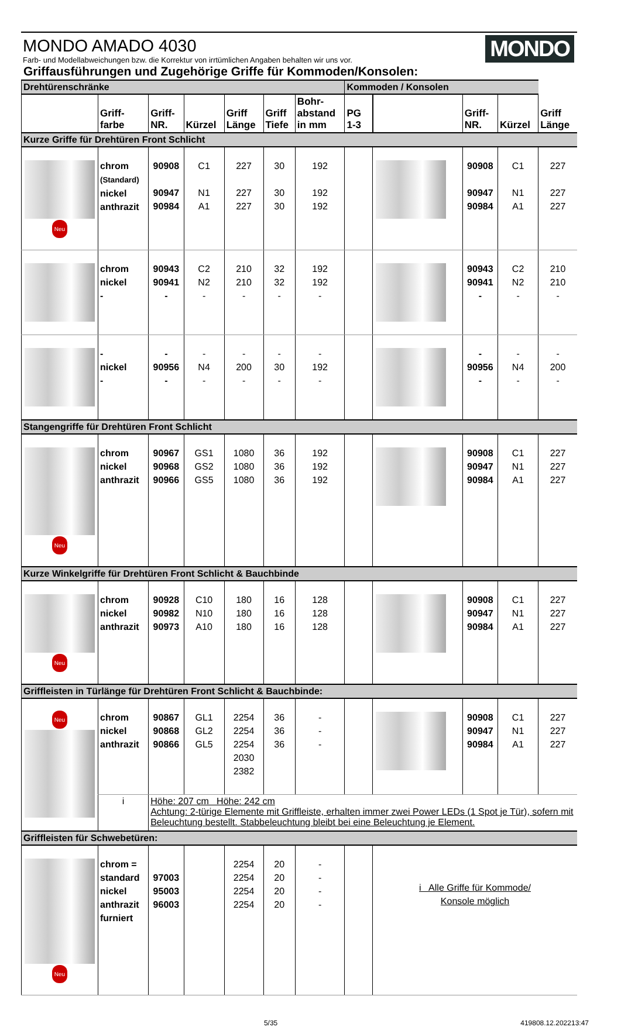MONDO
MONDO AMADO 4030
Farb- und Modellabweichungen bzw. die Korrektur von irrtümlichen Angaben behalten wir uns vor.
Griffausführungen und Zugehörige Griffe für Kommoden/Konsolen:
| Drehtürenschränke | | | | | | | Kommoden / Konsolen | | | | |
| | Griff- farbe | Griff- NR. | Kürzel | Griff Länge | Griff Tiefe | Bohr- abstand in mm | PG 1-3 | | Griff- NR. | Kürzel | Griff Länge |
| Kurze Griffe für Drehtüren Front Schlicht | | | | | | | | | | | |
| Neu | chrom (Standard) nickel anthrazit | 90908 90947 90984 | C1 N1 A1 | 227 227 227 | 30 30 30 | 192 192 192 | | | 90908 90947 90984 | C1 N1 A1 | 227 227 227 |
| | chrom nickel - | 90943 90941 - | C2 N2 - | 210 210 - | 32 32 - | 192 192 - | | | 90943 90941 - | C2 N2 - | 210 210 - |
| | - nickel - | - 90956 - | - N4 - | - 200 - | - 30 - | - 192 - | | | - 90956 - | - N4 - | - 200 - |
| Stangengriffe für Drehtüren Front Schlicht | | | | | | | | | | | |
| Neu | chrom nickel anthrazit | 90967 90968 90966 | GS1 GS2 GS5 | 1080 1080 1080 | 36 36 36 | 192 192 192 | | | 90908 90947 90984 | C1 N1 A1 | 227 227 227 |
| Kurze Winkelgriffe für Drehtüren Front Schlicht & Bauchbinde | | | | | | | | | | | |
| Neu | chrom nickel anthrazit | 90928 90982 90973 | C10 N10 A10 | 180 180 180 | 16 16 16 | 128 128 128 | | | 90908 90947 90984 | C1 N1 A1 | 227 227 227 |
| Griffleisten in Türlänge für Drehtüren Front Schlicht & Bauchbinde: | | | | | | | | | | | |
| Neu | chrom nickel anthrazit | 90867 90868 90866 | GL1 GL2 GL5 | 2254 2254 2254 2030 2382 | 36 36 36 | - - - | | | 90908 90947 90984 | C1 N1 A1 | 227 227 227 |
| | i | Höhe: 207 cm Höhe: 242 cm Achtung: 2-türige Elemente mit Griffleiste, erhalten immer zwei Power LEDs (1 Spot je Tür), sofern mit Beleuchtung bestellt. Stabbeleuchtung bleibt bei eine Beleuchtung je Element. | | | | | | | | | |
| Griffleisten für Schwebetüren: | | | | | | | | | | | |
| Neu | chrom = standard nickel anthrazit furniert | 97003 95003 96003 | | 2254 2254 2254 2254 | 20 20 20 20 | - - - - | | i Alle Griffe für Kommode/ Konsole möglich | | | |
5/35 419808.12.202213:47